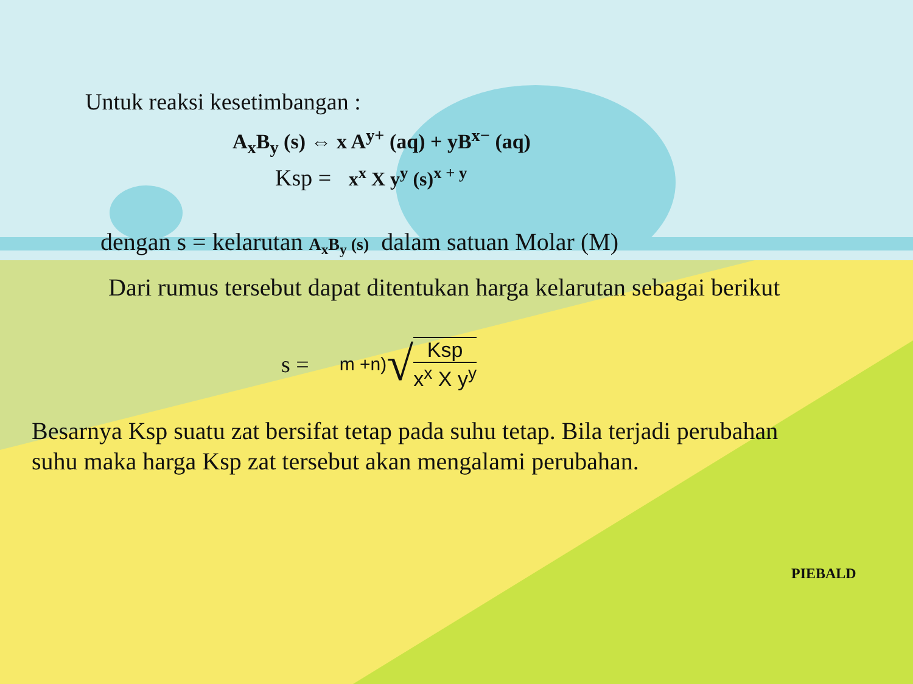Untuk reaksi kesetimbangan :
A<sub>x</sub>B<sub>y</sub> (s) ⇔ x A<sup>y+</sup> (aq) + yB<sup>x−</sup> (aq)
Ksp = x<sup>x</sup> X y<sup>y</sup> (s)<sup>x + y</sup>
dengan s = kelarutan A<sub>x</sub>B<sub>y</sub> (s) dalam satuan Molar (M)
Dari rumus tersebut dapat ditentukan harga kelarutan sebagai berikut
s = m +n) √ Ksp x<sup>x</sup> X y<sup>y</sup>
Besarnya Ksp suatu zat bersifat tetap pada suhu tetap. Bila terjadi perubahan suhu maka harga Ksp zat tersebut akan mengalami perubahan.
PIEBALD